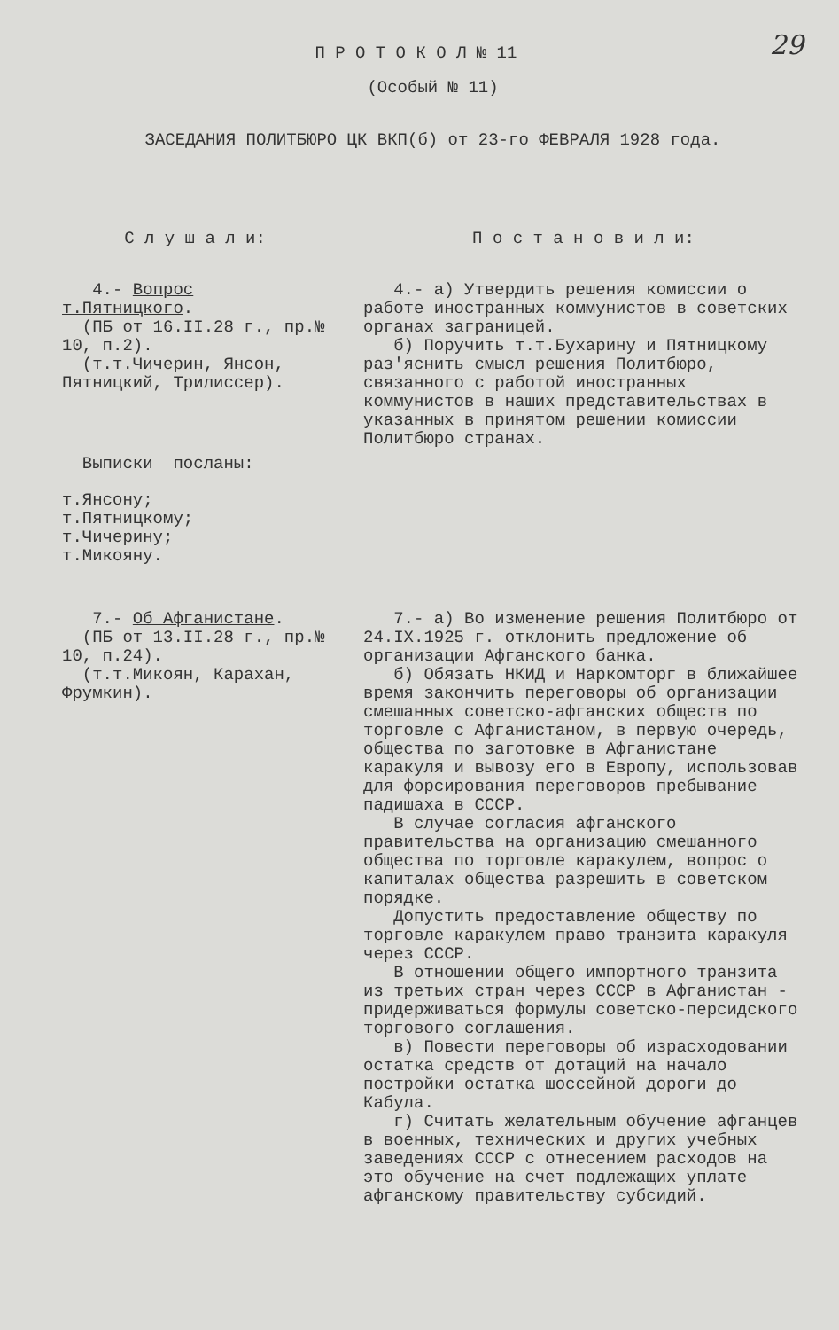29
П Р О Т О К О Л № 11
(Особый № 11)
ЗАСЕДАНИЯ ПОЛИТБЮРО ЦК ВКП(б) от 23-го ФЕВРАЛЯ 1928 года.
С л у ш а л и: П о с т а н о в и л и:
4.- Вопрос т.Пятницкого.
(ПБ от 16.II.28 г., пр.№ 10, п.2).
(т.т.Чичерин, Янсон, Пятницкий, Трилиссер).
Выписки посланы:
т.Янсону;
т.Пятницкому;
т.Чичерину;
т.Микояну.
4.- а) Утвердить решения комиссии о работе иностранных коммунистов в советских органах заграницей.
б) Поручить т.т.Бухарину и Пятницкому раз'яснить смысл решения Политбюро, связанного с работой иностранных коммунистов в наших представительствах в указанных в принятом решении комиссии Политбюро странах.
7.- Об Афганистане.
(ПБ от 13.II.28 г., пр.№ 10, п.24).
(т.т.Микоян, Карахан, Фрумкин).
7.- а) Во изменение решения Политбюро от 24.IX.1925 г. отклонить предложение об организации Афганского банка.
б) Обязать НКИД и Наркомторг в ближайшее время закончить переговоры об организации смешанных советско-афганских обществ по торговле с Афганистаном, в первую очередь, общества по заготовке в Афганистане каракуля и вывозу его в Европу, использовав для форсирования переговоров пребывание падишаха в СССР.
В случае согласия афганского правительства на организацию смешанного общества по торговле каракулем, вопрос о капиталах общества разрешить в советском порядке.
Допустить предоставление обществу по торговле каракулем право транзита каракуля через СССР.
В отношении общего импортного транзита из третьих стран через СССР в Афганистан - придерживаться формулы советско-персидского торгового соглашения.
в) Повести переговоры об израсходовании остатка средств от дотаций на начало постройки остатка шоссейной дороги до Кабула.
г) Считать желательным обучение афганцев в военных, технических и других учебных заведениях СССР с отнесением расходов на это обучение на счет подлежащих уплате афганскому правительству субсидий.